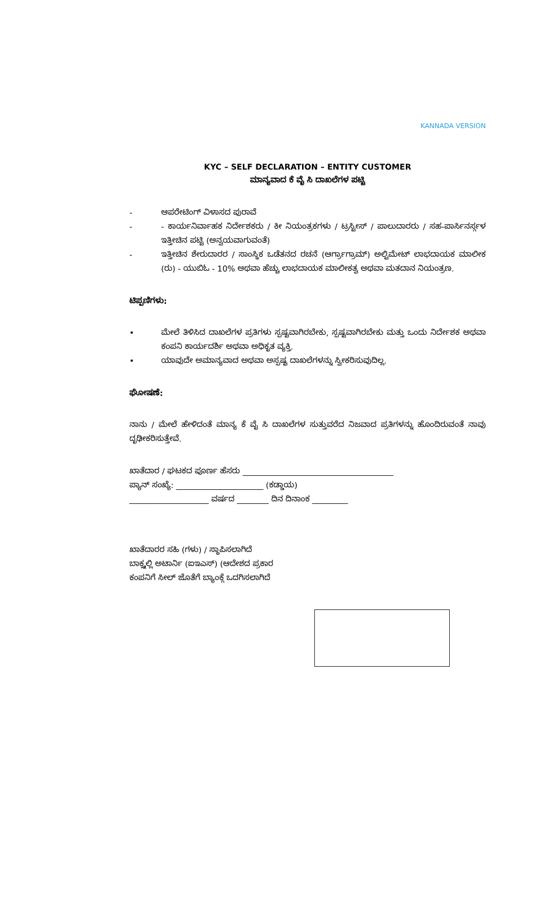KANNADA VERSION
KYC – SELF DECLARATION – ENTITY CUSTOMER
ಮಾನ್ಯವಾದ ಕೆ ವೈ ಸಿ ದಾಖಲೆಗಳ ಪಟ್ಟಿ
- ಆಪರೇಟಿಂಗ್ ವಿಳಾಸದ ಪುರಾವೆ
- - ಕಾರ್ಯನಿರ್ವಾಹಕ ನಿರ್ದೇಶಕರು / ಕೀ ನಿಯಂತ್ರಕಗಳು / ಟ್ರಸ್ಟೀಸ್ / ಪಾಲುದಾರರು / ಸಹ-ಪಾರ್ಸಿನರ್ಸ್ಗಳ ಇತ್ತೀಚಿನ ಪಟ್ಟಿ (ಅನ್ವಯವಾಗುವಂತೆ)
- ಇತ್ತೀಚಿನ ಶೇರುದಾರರ / ಸಾಂಸ್ಥಿಕ ಒಡೆತನದ ರಚನೆ (ಆರ್ಗ್ರಾಗ್ರಾಮ್) ಅಲ್ಟಿಮೇಟ್ ಲಾಭದಾಯಕ ಮಾಲೀಕ (ರು) - ಯುಬಿಓ - 10% ಅಥವಾ ಹೆಚ್ಚು ಲಾಭದಾಯಕ ಮಾಲೀಕತ್ವ ಅಥವಾ ಮತದಾನ ನಿಯಂತ್ರಣ.
ಟಿಪ್ಪಣಿಗಳು:
• ಮೇಲೆ ತಿಳಿಸಿದ ದಾಖಲೆಗಳ ಪ್ರತಿಗಳು ಸ್ಪಷ್ಟವಾಗಿರಬೇಕು, ಸ್ಪಷ್ಟವಾಗಿರಬೇಕು ಮತ್ತು ಒಂದು ನಿರ್ದೇಶಕ ಅಥವಾ ಕಂಪನಿ ಕಾರ್ಯದರ್ಶಿ ಅಥವಾ ಅಧಿಕೃತ ವ್ಯಕ್ತಿ.
• ಯಾವುದೇ ಅಮಾನ್ಯವಾದ ಅಥವಾ ಅಸ್ಪಷ್ಟ ದಾಖಲೆಗಳನ್ನು ಸ್ವೀಕರಿಸುವುದಿಲ್ಲ.
ಘೋಷಣೆ:
ನಾನು / ಮೇಲೆ ಹೇಳಿದಂತೆ ಮಾನ್ಯ ಕೆ ವೈ ಸಿ ದಾಖಲೆಗಳ ಸುತ್ತುವರೆದ ನಿಜವಾದ ಪ್ರತಿಗಳನ್ನು ಹೊಂದಿರುವಂತೆ ನಾವು ದೃಢೀಕರಿಸುತ್ತೇವೆ.
ಖಾತೆದಾರ / ಘಟಕದ ಪೂರ್ಣ ಹೆಸರು ______________________________________
ಪ್ಯಾನ್ ಸಂಖ್ಯೆ: ______________________ (ಕಡ್ಡಾಯ)
____________________ ವರ್ಷದ ________ ದಿನ ದಿನಾಂಕ _________
ಖಾತೆದಾರರ ಸಹಿ (ಗಳು) / ಸ್ಥಾಪಿಸಲಾಗಿದೆ
ಬಾಕ್ಸ್ನಲ್ಲಿ ಅಟಾರ್ನಿ (ಐಇಎಸ್) (ಆದೇಶದ ಪ್ರಕಾರ
ಕಂಪನಿಗೆ ಸೀಲ್ ಜೊತೆಗೆ ಬ್ಯಾಂಕ್ಗೆ ಒದಗಿಸಲಾಗಿದೆ